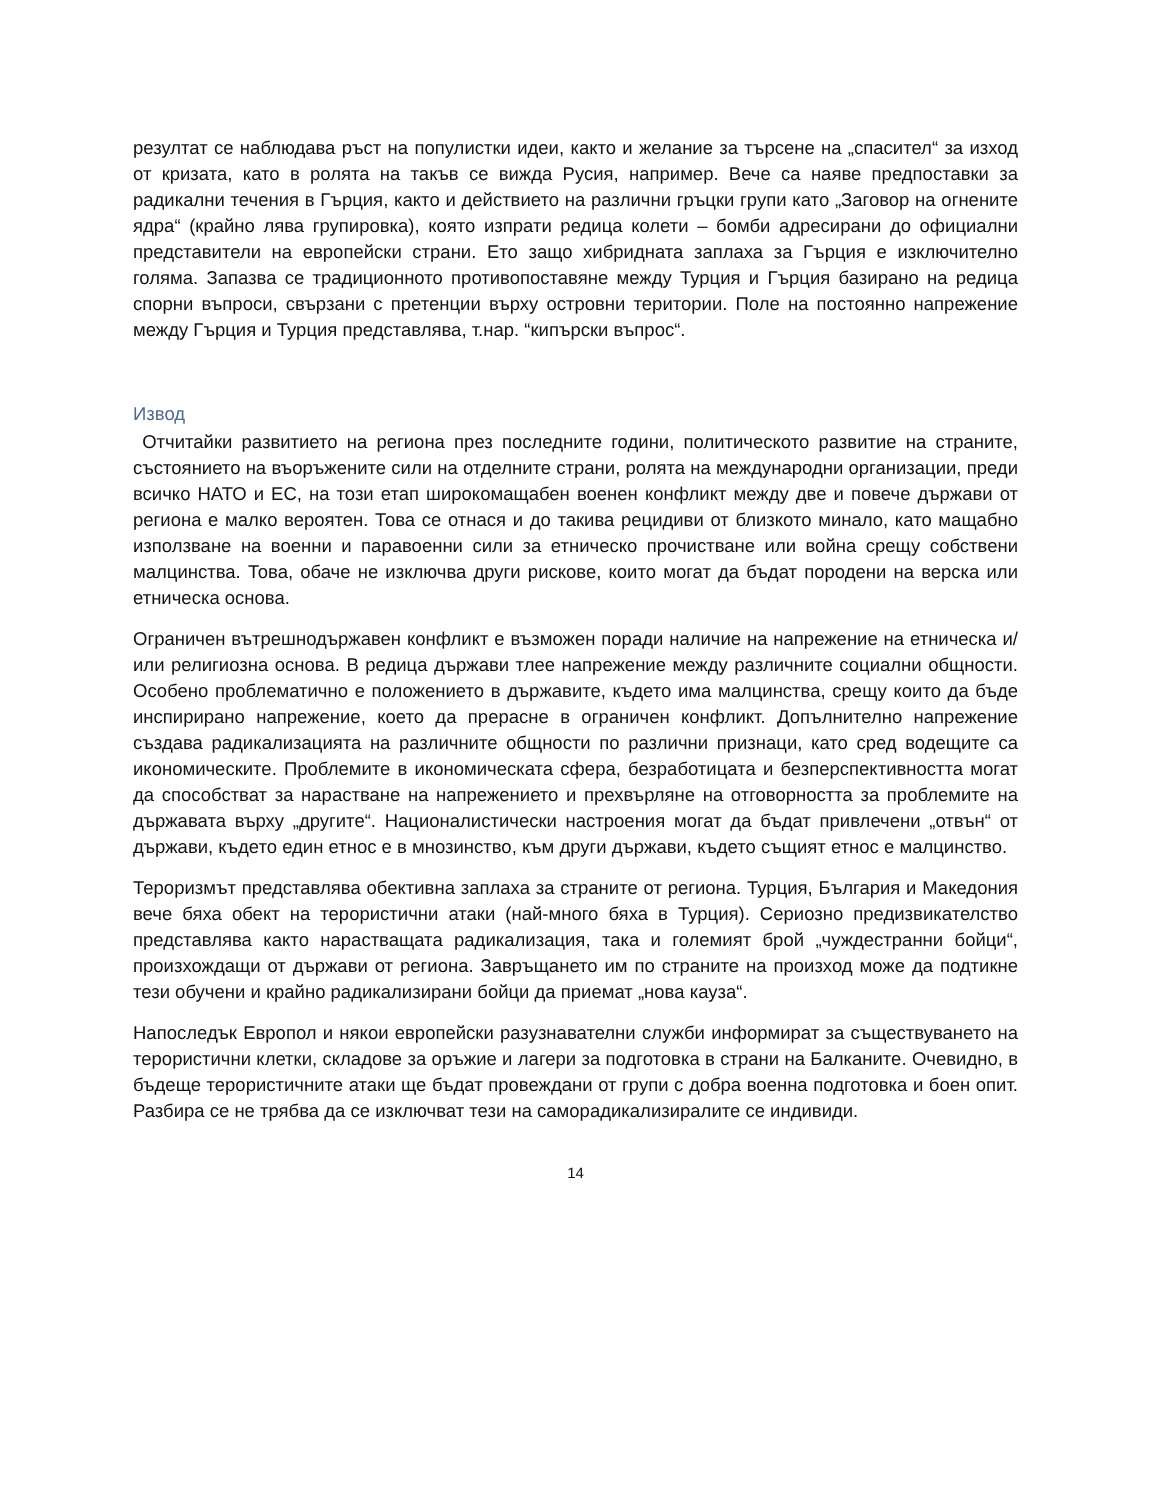резултат се наблюдава ръст на популистки идеи, както и желание за търсене на „спасител“ за изход от кризата, като в ролята на такъв се вижда Русия, например. Вече са наяве предпоставки за радикални течения в Гърция, както и действието на различни гръцки групи като „Заговор на огнените ядра“ (крайно лява групировка), която изпрати редица колети – бомби адресирани до официални представители на европейски страни. Ето защо хибридната заплаха за Гърция е изключително голяма. Запазва се традиционното противопоставяне между Турция и Гърция базирано на редица спорни въпроси, свързани с претенции върху островни територии. Поле на постоянно напрежение между Гърция и Турция представлява, т.нар. “кипърски въпрос“.
Извод
Отчитайки развитието на региона през последните години, политическото развитие на страните, състоянието на въоръжените сили на отделните страни, ролята на международни организации, преди всичко НАТО и ЕС, на този етап широкомащабен военен конфликт между две и повече държави от региона е малко вероятен. Това се отнася и до такива рецидиви от близкото минало, като мащабно използване на военни и паравоенни сили за етническо прочистване или война срещу собствени малцинства. Това, обаче не изключва други рискове, които могат да бъдат породени на верска или етническа основа.
Ограничен вътрешнодържавен конфликт е възможен поради наличие на напрежение на етническа и/или религиозна основа. В редица държави тлее напрежение между различните социални общности. Особено проблематично е положението в държавите, където има малцинства, срещу които да бъде инспирирано напрежение, което да прерасне в ограничен конфликт. Допълнително напрежение създава радикализацията на различните общности по различни признаци, като сред водещите са икономическите. Проблемите в икономическата сфера, безработицата и безперспективността могат да способстват за нарастване на напрежението и прехвърляне на отговорността за проблемите на държавата върху „другите“. Националистически настроения могат да бъдат привлечени „отвън“ от държави, където един етнос е в мнозинство, към други държави, където същият етнос е малцинство.
Тероризмът представлява обективна заплаха за страните от региона. Турция, България и Македония вече бяха обект на терористични атаки (най-много бяха в Турция). Сериозно предизвикателство представлява както нарастващата радикализация, така и големият брой „чуждестранни бойци“, произхождащи от държави от региона. Завръщането им по страните на произход може да подтикне тези обучени и крайно радикализирани бойци да приемат „нова кауза“.
Напоследък Европол и някои европейски разузнавателни служби информират за съществуването на терористични клетки, складове за оръжие и лагери за подготовка в страни на Балканите. Очевидно, в бъдеще терористичните атаки ще бъдат провеждани от групи с добра военна подготовка и боен опит. Разбира се не трябва да се изключват тези на саморадикализиралите се индивиди.
14